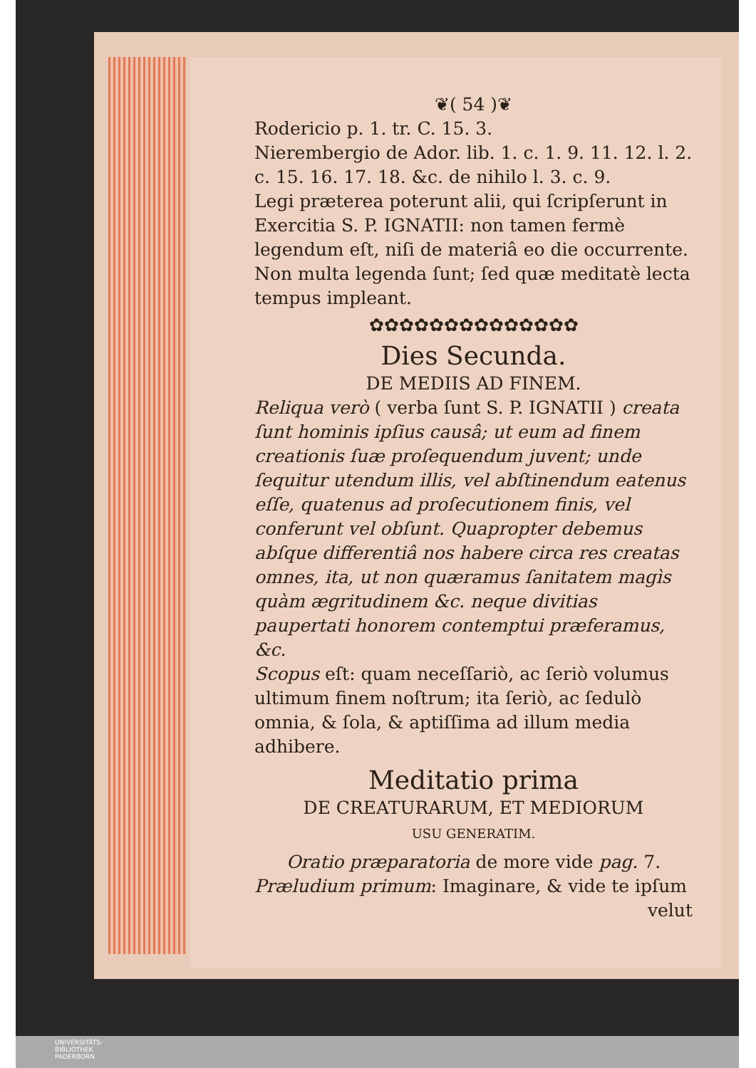❦( 54 )❦
Rodericio p. 1. tr. C. 15. 3.
Nierembergio de Ador. lib. 1. c. 1. 9. 11. 12. l. 2. c. 15. 16. 17. 18. &c. de nihilo l. 3. c. 9.
Legi præterea poterunt alii, qui ſcripſerunt in Exercitia S. P. IGNATII: non tamen fermè legendum eſt, niſi de materiâ eo die occurrente. Non multa legenda ſunt; ſed quæ meditatè lecta tempus impleant.
✿✿✿✿✿✿✿✿✿✿✿✿✿✿
Dies Secunda.
DE MEDIIS AD FINEM.
Reliqua verò ( verba ſunt S. P. IGNATII ) creata ſunt hominis ipſius causâ; ut eum ad finem creationis ſuæ proſequendum juvent; unde ſequitur utendum illis, vel abſtinendum eatenus eſſe, quatenus ad proſecutionem finis, vel conferunt vel obſunt. Quapropter debemus abſque differentiâ nos habere circa res creatas omnes, ita, ut non quæramus ſanitatem magìs quàm ægritudinem &c. neque divitias paupertati honorem contemptui præferamus, &c.
Scopus eſt: quam neceſſariò, ac ſeriò volumus ultimum finem noſtrum; ita ſeriò, ac ſedulò omnia, & ſola, & aptiſſima ad illum media adhibere.
Meditatio prima
DE CREATURARUM, ET MEDIORUM
USU GENERATIM.
Oratio præparatoria de more vide pag. 7.
Præludium primum: Imaginare, & vide te ipſum
velut
UNIVERSITÄTS-
BIBLIOTHEK
PADERBORN